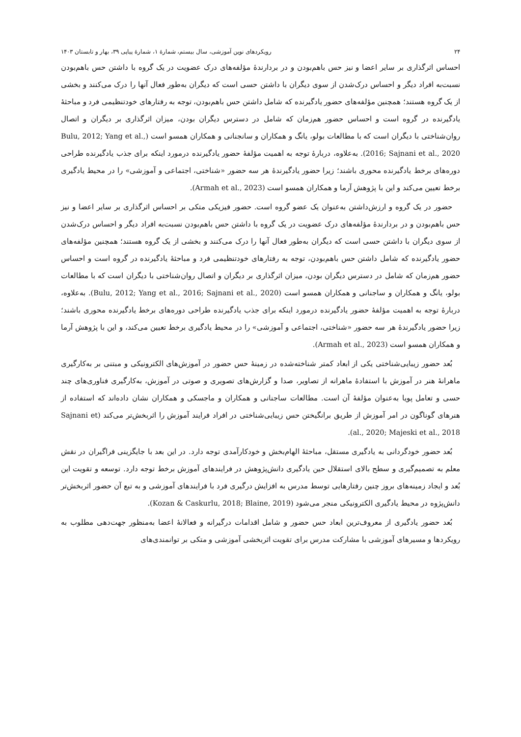۲۴ رویکردهای نوین آموزشی، سال بیستم، شمارۀ ۱، شمارۀ پیاپی ۳۹، بهار و تابستان ۱۴۰۳
احساس اثرگذاری بر سایر اعضا و نیز حس باهم‌بودن و در بردارندۀ مؤلفه‌های درک عضویت در یک گروه با داشتن حس باهم‌بودن نسبت‌به افراد دیگر و احساس درک‌شدن از سوی دیگران با داشتن حسی است که دیگران به‌طور فعال آنها را درک می‌کنند و بخشی از یک گروه هستند؛ همچنین مؤلفه‌های حضور یادگیرنده که شامل داشتن حس باهم‌بودن، توجه به رفتارهای خودتنظیمی فرد و مباحثۀ یادگیرنده در گروه است و احساس حضور هم‌زمان که شامل در دسترس دیگران بودن، میزان اثرگذاری بر دیگران و اتصال روان‌شناختی با دیگران است که با مطالعات بولو، یانگ و همکاران و سانجنانی و همکاران همسو است (Bulu, 2012; Yang et al., 2016; Sajnani et al., 2020). به‌علاوه، دربارۀ توجه به اهمیت مؤلفۀ حضور یادگیرنده درمورد اینکه برای جذب یادگیرنده طراحی دوره‌های برخط یادگیرنده محوری باشند؛ زیرا حضور یادگیرندۀ هر سه حضور «شناختی، اجتماعی و آموزشی» را در محیط یادگیری برخط تعیین می‌کند و این با پژوهش آرما و همکاران همسو است (Armah et al., 2023).
حضور در یک گروه و ارزش‌داشتن به‌عنوان یک عضو گروه است. حضور فیزیکی متکی بر احساس اثرگذاری بر سایر اعضا و نیز حس باهم‌بودن و در بردارندۀ مؤلفه‌های درک عضویت در یک گروه با داشتن حس باهم‌بودن نسبت‌به افراد دیگر و احساس درک‌شدن از سوی دیگران با داشتن حسی است که دیگران به‌طور فعال آنها را درک می‌کنند و بخشی از یک گروه هستند؛ همچنین مؤلفه‌های حضور یادگیرنده که شامل داشتن حس باهم‌بودن، توجه به رفتارهای خودتنظیمی فرد و مباحثۀ یادگیرنده در گروه است و احساس حضور هم‌زمان که شامل در دسترس دیگران بودن، میزان اثرگذاری بر دیگران و اتصال روان‌شناختی با دیگران است که با مطالعات بولو، یانگ و همکاران و ساجنانی و همکاران همسو است (Bulu, 2012; Yang et al., 2016; Sajnani et al., 2020). به‌علاوه، دربارۀ توجه به اهمیت مؤلفۀ حضور یادگیرنده درمورد اینکه برای جذب یادگیرنده طراحی دوره‌های برخط یادگیرنده محوری باشند؛ زیرا حضور یادگیرندۀ هر سه حضور «شناختی، اجتماعی و آموزشی» را در محیط یادگیری برخط تعیین می‌کند، و این با پژوهش آرما و همکاران همسو است (Armah et al., 2023).
بُعد حضور زیبایی‌شناختی یکی از ابعاد کمتر شناخته‌شده در زمینۀ حس حضور در آموزش‌های الکترونیکی و مبتنی بر به‌کارگیری ماهرانۀ هنر در آموزش با استفادۀ ماهرانه از تصاویر، صدا و گزارش‌های تصویری و صوتی در آموزش، به‌کارگیری فناوری‌های چند حسی و تعامل پویا به‌عنوان مؤلفۀ آن است. مطالعات ساجنانی و همکاران و ماجسکی و همکاران نشان داده‌اند که استفاده از هنرهای گوناگون در امر آموزش از طریق برانگیختن حس زیبایی‌شناختی در افراد فرایند آموزش را اثربخش‌تر می‌کند (Sajnani et al., 2020; Majeski et al., 2018).
بُعد حضور خودگردانی به یادگیری مستقل، مباحثۀ الهام‌بخش و خودکارآمدی توجه دارد. در این بعد با جایگزینی فراگیران در نقش معلم به تصمیم‌گیری و سطح بالای استقلال حین یادگیری دانش‌پژوهش در فرایندهای آموزش برخط توجه دارد. توسعه و تقویت این بُعد و ایجاد زمینه‌های بروز چنین رفتارهایی توسط مدرس به افزایش درگیری فرد با فرایندهای آموزشی و به تبع آن حضور اثربخش‌تر دانش‌پژوه در محیط یادگیری الکترونیکی منجر می‌شود (Kozan & Caskurlu, 2018; Blaine, 2019).
بُعد حضور یادگیری از معروف‌ترین ابعاد حس حضور و شامل اقدامات درگیرانه و فعالانۀ اعضا به‌منظور جهت‌دهی مطلوب به رویکردها و مسیرهای آموزشی با مشارکت مدرس برای تقویت اثربخشی آموزشی و متکی بر توانمندی‌های